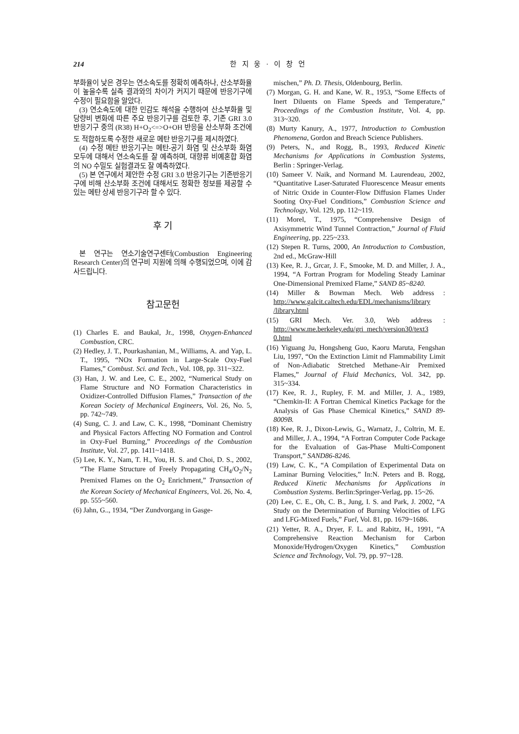214 한 지 웅 · 이 창 언
부화율이 낮은 경우는 연소속도를 정확히 예측하나, 산소부화율이 높을수록 실측 결과와의 차이가 커지기 때문에 반응기구에 수정이 필요함을 알았다.
(3) 연소속도에 대한 민감도 해석을 수행하여 산소부화율 및 당량비 변화에 따른 주요 반응기구를 검토한 후, 기존 GRI 3.0 반응기구 중의 (R38) H+O<sub>2</sub><=>O+OH 반응을 산소부화 조건에도 적합하도록 수정한 새로운 메탄 반응기구를 제시하였다.
(4) 수정 메탄 반응기구는 메탄-공기 화염 및 산소부화 화염 모두에 대해서 연소속도를 잘 예측하며, 대향류 비예혼합 화염의 NO 수밀도 실험결과도 잘 예측하였다.
(5) 본 연구에서 제안한 수정 GRI 3.0 반응기구는 기존반응기구에 비해 산소부화 조건에 대해서도 정확한 정보를 제공할 수 있는 메탄 상세 반응기구라 할 수 있다.
후 기
본 연구는 연소기술연구센터(Combustion Engineering Research Center)의 연구비 지원에 의해 수행되었으며, 이에 감사드립니다.
참고문헌
(1) Charles E. and Baukal, Jr., 1998, Oxygen-Enhanced Combustion, CRC.
(2) Hedley, J. T., Pourkashanian, M., Williams, A. and Yap, L. T., 1995, “NOx Formation in Large-Scale Oxy-Fuel Flames,” Combust. Sci. and Tech., Vol. 108, pp. 311~322.
(3) Han, J. W. and Lee, C. E., 2002, “Numerical Study on Flame Structure and NO Formation Characteristics in Oxidizer-Controlled Diffusion Flames,” Transaction of the Korean Society of Mechanical Engineers, Vol. 26, No. 5, pp. 742~749.
(4) Sung, C. J. and Law, C. K., 1998, “Dominant Chemistry and Physical Factors Affecting NO Formation and Control in Oxy-Fuel Burning,” Proceedings of the Combustion Institute, Vol. 27, pp. 1411~1418.
(5) Lee, K. Y., Nam, T. H., You, H. S. and Choi, D. S., 2002, “The Flame Structure of Freely Propagating CH<sub>4</sub>/O<sub>2</sub>/N<sub>2</sub> Premixed Flames on the O<sub>2</sub> Enrichment,” Transaction of the Korean Society of Mechanical Engineers, Vol. 26, No. 4, pp. 555~560.
(6) Jahn, G.., 1934, “Der Zundvorgang in Gasge-
mischen,” Ph. D. Thesis, Oldenbourg, Berlin.
(7) Morgan, G. H. and Kane, W. R., 1953, “Some Effects of Inert Diluents on Flame Speeds and Temperature,” Proceedings of the Combustion Institute, Vol. 4, pp. 313~320.
(8) Murty Kanury, A., 1977, Introduction to Combustion Phenomena, Gordon and Breach Science Publishers.
(9) Peters, N., and Rogg, B., 1993, Reduced Kinetic Mechanisms for Applications in Combustion Systems, Berlin : Springer-Verlag.
(10) Sameer V. Naik, and Normand M. Laurendeau, 2002, “Quantitative Laser-Saturated Fluorescence Measur ements of Nitric Oxide in Counter-Flow Diffusion Flames Under Sooting Oxy-Fuel Conditions,” Combustion Science and Technology, Vol. 129, pp. 112~119.
(11) Morel, T., 1975, “Comprehensive Design of Axisymmetric Wind Tunnel Contraction,” Journal of Fluid Engineering, pp. 225~233.
(12) Stepen R. Turns, 2000, An Introduction to Combustion, 2nd ed., McGraw-Hill
(13) Kee, R. J., Grcar, J. F., Smooke, M. D. and Miller, J. A., 1994, “A Fortran Program for Modeling Steady Laminar One-Dimensional Premixed Flame,” SAND 85~8240.
(14) Miller & Bowman Mech. Web address : http://www.galcit.caltech.edu/EDL/mechanisms/library /library.html
(15) GRI Mech. Ver. 3.0, Web address : http://www.me.berkeley.edu/gri_mech/version30/text3 0.html
(16) Yiguang Ju, Hongsheng Guo, Kaoru Maruta, Fengshan Liu, 1997, “On the Extinction Limit nd Flammability Limit of Non-Adiabatic Stretched Methane-Air Premixed Flames,” Journal of Fluid Mechanics, Vol. 342, pp. 315~334.
(17) Kee, R. J., Rupley, F. M. and Miller, J. A., 1989, “Chemkin-II: A Fortran Chemical Kinetics Package for the Analysis of Gas Phase Chemical Kinetics,” SAND 89-8009B.
(18) Kee, R. J., Dixon-Lewis, G., Warnatz, J., Coltrin, M. E. and Miller, J. A., 1994, “A Fortran Computer Code Package for the Evaluation of Gas-Phase Multi-Component Transport,” SAND86-8246.
(19) Law, C. K., “A Compilation of Experimental Data on Laminar Burning Velocities,” In:N. Peters and B. Rogg, Reduced Kinetic Mechanisms for Applications in Combustion Systems. Berlin:Springer-Verlag, pp. 15~26.
(20) Lee, C. E., Oh, C. B., Jung, I. S. and Park, J. 2002, “A Study on the Determination of Burning Velocities of LFG and LFG-Mixed Fuels,” Fuel, Vol. 81, pp. 1679~1686.
(21) Yetter, R. A., Dryer, F. L. and Rabitz, H., 1991, “A Comprehensive Reaction Mechanism for Carbon Monoxide/Hydrogen/Oxygen Kinetics,” Combustion Science and Technology, Vol. 79, pp. 97~128.